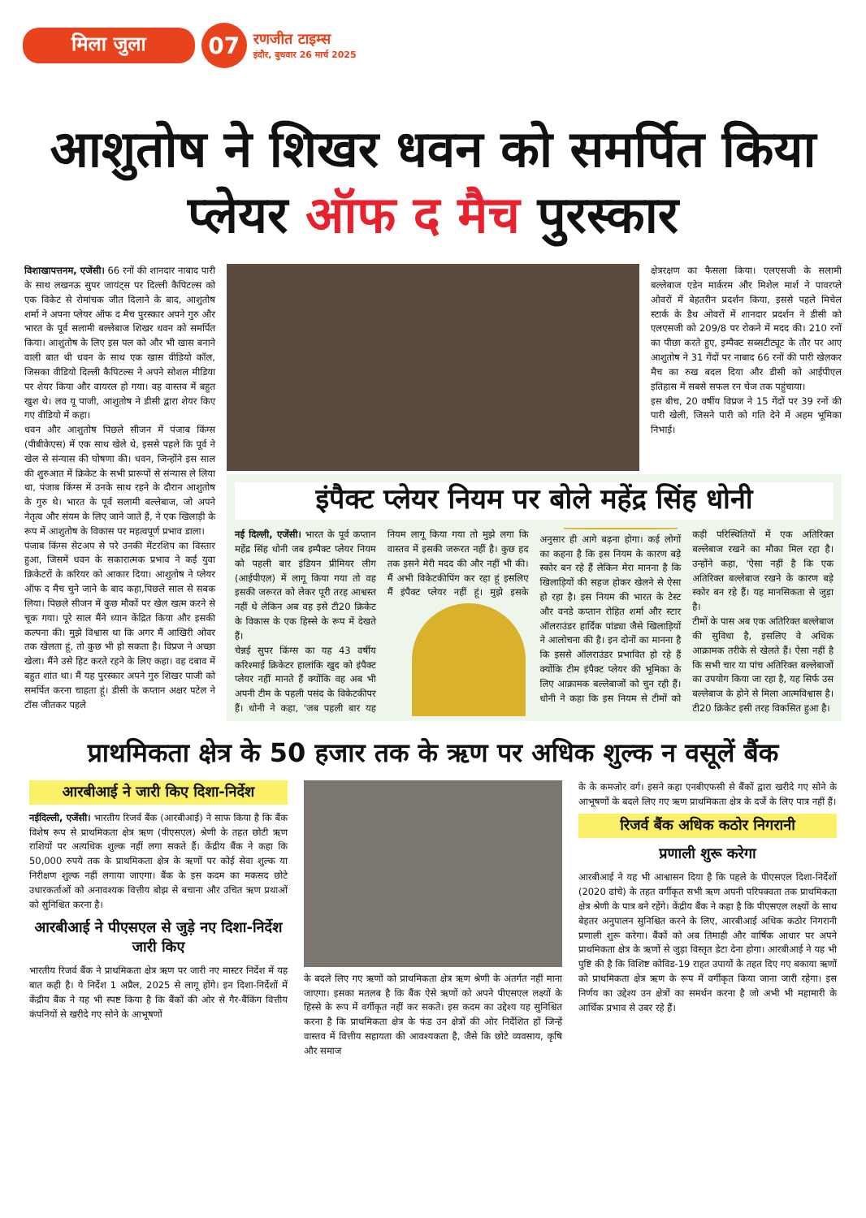मिला जुला
07
रणजीत टाइम्स
इंदौर, बुधवार 26 मार्च 2025
आशुतोष ने शिखर धवन को समर्पित किया प्लेयर ऑफ द मैच पुरस्कार
विशाखापत्तनम, एजेंसी। 66 रनों की शानदार नाबाद पारी के साथ लखनऊ सुपर जायंट्स पर दिल्ली कैपिटल्स को एक विकेट से रोमांचक जीत दिलाने के बाद, आशुतोष शर्मा ने अपना प्लेयर ऑफ द मैच पुरस्कार अपने गुरु और भारत के पूर्व सलामी बल्लेबाज शिखर धवन को समर्पित किया। आशुतोष के लिए इस पल को और भी खास बनाने वाली बात थी धवन के साथ एक खास वीडियो कॉल, जिसका वीडियो दिल्ली कैपिटल्स ने अपने सोशल मीडिया पर शेयर किया और वायरल हो गया। वह वास्तव में बहुत खुश थे। लव यू पाजी, आशुतोष ने डीसी द्वारा शेयर किए गए वीडियो में कहा।
धवन और आशुतोष पिछले सीजन में पंजाब किंग्स (पीबीकेएस) में एक साथ खेले थे, इससे पहले कि पूर्व ने खेल से संन्यास की घोषणा की। धवन, जिन्होंने इस साल की शुरुआत में क्रिकेट के सभी प्रारूपों से संन्यास ले लिया था, पंजाब किंग्स में उनके साथ रहने के दौरान आशुतोष के गुरु थे। भारत के पूर्व सलामी बल्लेबाज, जो अपने नेतृत्व और संयम के लिए जाने जाते हैं, ने एक खिलाड़ी के रूप में आशुतोष के विकास पर महत्वपूर्ण प्रभाव डाला।
पंजाब किंग्स सेटअप से परे उनकी मेंटरशिप का विस्तार हुआ, जिसमें धवन के सकारात्मक प्रभाव ने कई युवा क्रिकेटरों के करियर को आकार दिया। आशुतोष ने प्लेयर ऑफ द मैच चुने जाने के बाद कहा,पिछले साल से सबक लिया। पिछले सीजन में कुछ मौकों पर खेल खत्म करने से चूक गया। पूरे साल मैंने ध्यान केंद्रित किया और इसकी कल्पना की। मुझे विश्वास था कि अगर मैं आखिरी ओवर तक खेलता हूं, तो कुछ भी हो सकता है। विप्रज ने अच्छा खेला। मैंने उसे हिट करते रहने के लिए कहा। वह दबाव में बहुत शांत था। मैं यह पुरस्कार अपने गुरु शिखर पाजी को समर्पित करना चाहता हूं। डीसी के कप्तान अक्षर पटेल ने टॉस जीतकर पहले
क्षेत्ररक्षण का फैसला किया। एलएसजी के सलामी बल्लेबाज एडेन मार्करम और मिशेल मार्श ने पावरप्ले ओवरों में बेहतरीन प्रदर्शन किया, इससे पहले मिचेल स्टार्क के डैथ ओवरों में शानदार प्रदर्शन ने डीसी को एलएसजी को 209/8 पर रोकने में मदद की। 210 रनों का पीछा करते हुए, इम्पैक्ट सब्सटीट्यूट के तौर पर आए आशुतोष ने 31 गेंदों पर नाबाद 66 रनों की पारी खेलकर मैच का रुख बदल दिया और डीसी को आईपीएल इतिहास में सबसे सफल रन चेज तक पहुंचाया।
इस बीच, 20 वर्षीय विप्रज ने 15 गेंदों पर 39 रनों की पारी खेली, जिसने पारी को गति देने में अहम भूमिका निभाई।
इंपैक्ट प्लेयर नियम पर बोले महेंद्र सिंह धोनी
नई दिल्ली, एजेंसी। भारत के पूर्व कप्तान महेंद्र सिंह धोनी जब इम्पैक्ट प्लेयर नियम को पहली बार इंडियन प्रीमियर लीग (आईपीएल) में लागू किया गया तो वह इसकी जरूरत को लेकर पूरी तरह आश्वस्त नहीं थे लेकिन अब वह इसे टी20 क्रिकेट के विकास के एक हिस्से के रूप में देखते हैं।
चेन्नई सुपर किंग्स का यह 43 वर्षीय करिश्माई क्रिकेटर हालांकि खुद को इंपैक्ट प्लेयर नहीं मानते हैं क्योंकि वह अब भी अपनी टीम के पहली पसंद के विकेटकीपर हैं। धोनी ने कहा, 'जब पहली बार यह नियम लागू किया गया तो मुझे लगा कि वास्तव में इसकी जरूरत नहीं है। कुछ हद तक इसने मेरी मदद की और नहीं भी की। मैं अभी विकेटकीपिंग कर रहा हूं इसलिए मैं इंपैक्ट प्लेयर नहीं हूं। मुझे इसके अनुसार ही आगे बढ़ना होगा। कई लोगों का कहना है कि इस नियम के कारण बड़े स्कोर बन रहे हैं लेकिन मेरा मानना है कि खिलाड़ियों की सहज होकर खेलने से ऐसा हो रहा है। इस नियम की भारत के टेस्ट और वनडे कप्तान रोहित शर्मा और स्टार ऑलराउंडर हार्दिक पांड्या जैसे खिलाड़ियों ने आलोचना की है। इन दोनों का मानना है कि इससे ऑलराउंडर प्रभावित हो रहे हैं क्योंकि टीम इंपैक्ट प्लेयर की भूमिका के लिए आक्रामक बल्लेबाजों को चुन रही हैं। धोनी ने कहा कि इस नियम से टीमों को कड़ी परिस्थितियों में एक अतिरिक्त बल्लेबाज रखने का मौका मिल रहा है। उन्होंने कहा, 'ऐसा नहीं है कि एक अतिरिक्त बल्लेबाज रखने के कारण बड़े स्कोर बन रहे हैं। यह मानसिकता से जुड़ा है।
टीमों के पास अब एक अतिरिक्त बल्लेबाज की सुविधा है, इसलिए वे अधिक आक्रामक तरीके से खेलते हैं। ऐसा नहीं है कि सभी चार या पांच अतिरिक्त बल्लेबाजों का उपयोग किया जा रहा है, यह सिर्फ उस बल्लेबाज के होने से मिला आत्मविश्वास है। टी20 क्रिकेट इसी तरह विकसित हुआ है।
प्राथमिकता क्षेत्र के 50 हजार तक के ऋण पर अधिक शुल्क न वसूलें बैंक
आरबीआई ने जारी किए दिशा-निर्देश
नईदिल्ली, एजेंसी। भारतीय रिजर्व बैंक (आरबीआई) ने साफ किया है कि बैंक विशेष रूप से प्राथमिकता क्षेत्र ऋण (पीएसएल) श्रेणी के तहत छोटी ऋण राशियों पर अत्यधिक शुल्क नहीं लगा सकते हैं। केंद्रीय बैंक ने कहा कि 50,000 रुपये तक के प्राथमिकता क्षेत्र के ऋणों पर कोई सेवा शुल्क या निरीक्षण शुल्क नहीं लगाया जाएगा। बैंक के इस कदम का मकसद छोटे उधारकर्ताओं को अनावश्यक वित्तीय बोझ से बचाना और उचित ऋण प्रथाओं को सुनिश्चित करना है।
आरबीआई ने पीएसएल से जुड़े नए दिशा-निर्देश जारी किए
भारतीय रिजर्व बैंक ने प्राथमिकता क्षेत्र ऋण पर जारी नए मास्टर निर्देश में यह बात कही है। ये निर्देश 1 अप्रैल, 2025 से लागू होंगे। इन दिशा-निर्देशों में केंद्रीय बैंक ने यह भी स्पष्ट किया है कि बैंकों की ओर से गैर-बैंकिंग वित्तीय कंपनियों से खरीदे गए सोने के आभूषणों
के बदले लिए गए ऋणों को प्राथमिकता क्षेत्र ऋण श्रेणी के अंतर्गत नहीं माना जाएगा। इसका मतलब है कि बैंक ऐसे ऋणों को अपने पीएसएल लक्ष्यों के हिस्से के रूप में वर्गीकृत नहीं कर सकते। इस कदम का उद्देश्य यह सुनिश्चित करना है कि प्राथमिकता क्षेत्र के फंड उन क्षेत्रों की ओर निर्देशित हों जिन्हें वास्तव में वित्तीय सहायता की आवश्यकता है, जैसे कि छोटे व्यवसाय, कृषि और समाज
के के कमजोर वर्ग। इसने कहा एनबीएफसी से बैंकों द्वारा खरीदे गए सोने के आभूषणों के बदले लिए गए ऋण प्राथमिकता क्षेत्र के दर्जे के लिए पात्र नहीं हैं।
रिजर्व बैंक अधिक कठोर निगरानी
प्रणाली शुरू करेगा
आरबीआई ने यह भी आश्वासन दिया है कि पहले के पीएसएल दिशा-निर्देशों (2020 ढांचे) के तहत वर्गीकृत सभी ऋण अपनी परिपक्वता तक प्राथमिकता क्षेत्र श्रेणी के पात्र बने रहेंगे। केंद्रीय बैंक ने कहा है कि पीएसएल लक्ष्यों के साथ बेहतर अनुपालन सुनिश्चित करने के लिए, आरबीआई अधिक कठोर निगरानी प्रणाली शुरू करेगा। बैंकों को अब तिमाही और वार्षिक आधार पर अपने प्राथमिकता क्षेत्र के ऋणों से जुड़ा विस्तृत डेटा देना होगा। आरबीआई ने यह भी पुष्टि की है कि विशिष्ट कोविड-19 राहत उपायों के तहत दिए गए बकाया ऋणों को प्राथमिकता क्षेत्र ऋण के रूप में वर्गीकृत किया जाना जारी रहेगा। इस निर्णय का उद्देश्य उन क्षेत्रों का समर्थन करना है जो अभी भी महामारी के आर्थिक प्रभाव से उबर रहे हैं।